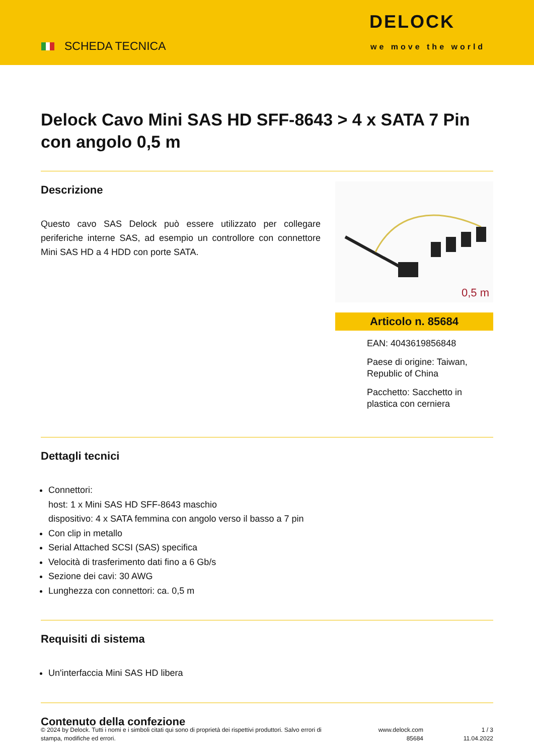SCHEDA TECNICA
DELOCK
we move the world
Delock Cavo Mini SAS HD SFF-8643 > 4 x SATA 7 Pin con angolo 0,5 m
Descrizione
Questo cavo SAS Delock può essere utilizzato per collegare periferiche interne SAS, ad esempio un controllore con connettore Mini SAS HD a 4 HDD con porte SATA.
0,5 m
Articolo n. 85684
EAN: 4043619856848
Paese di origine: Taiwan, Republic of China
Pacchetto: Sacchetto in plastica con cerniera
Dettagli tecnici
Connettori:
host: 1 x Mini SAS HD SFF-8643 maschio
dispositivo: 4 x SATA femmina con angolo verso il basso a 7 pin
Con clip in metallo
Serial Attached SCSI (SAS) specifica
Velocità di trasferimento dati fino a 6 Gb/s
Sezione dei cavi: 30 AWG
Lunghezza con connettori: ca. 0,5 m
Requisiti di sistema
Un'interfaccia Mini SAS HD libera
Contenuto della confezione
© 2024 by Delock. Tutti i nomi e i simboli citati qui sono di proprietà dei rispettivi produttori. Salvo errori di stampa, modifiche ed errori.
www.delock.com
85684
1 / 3
11.04.2022